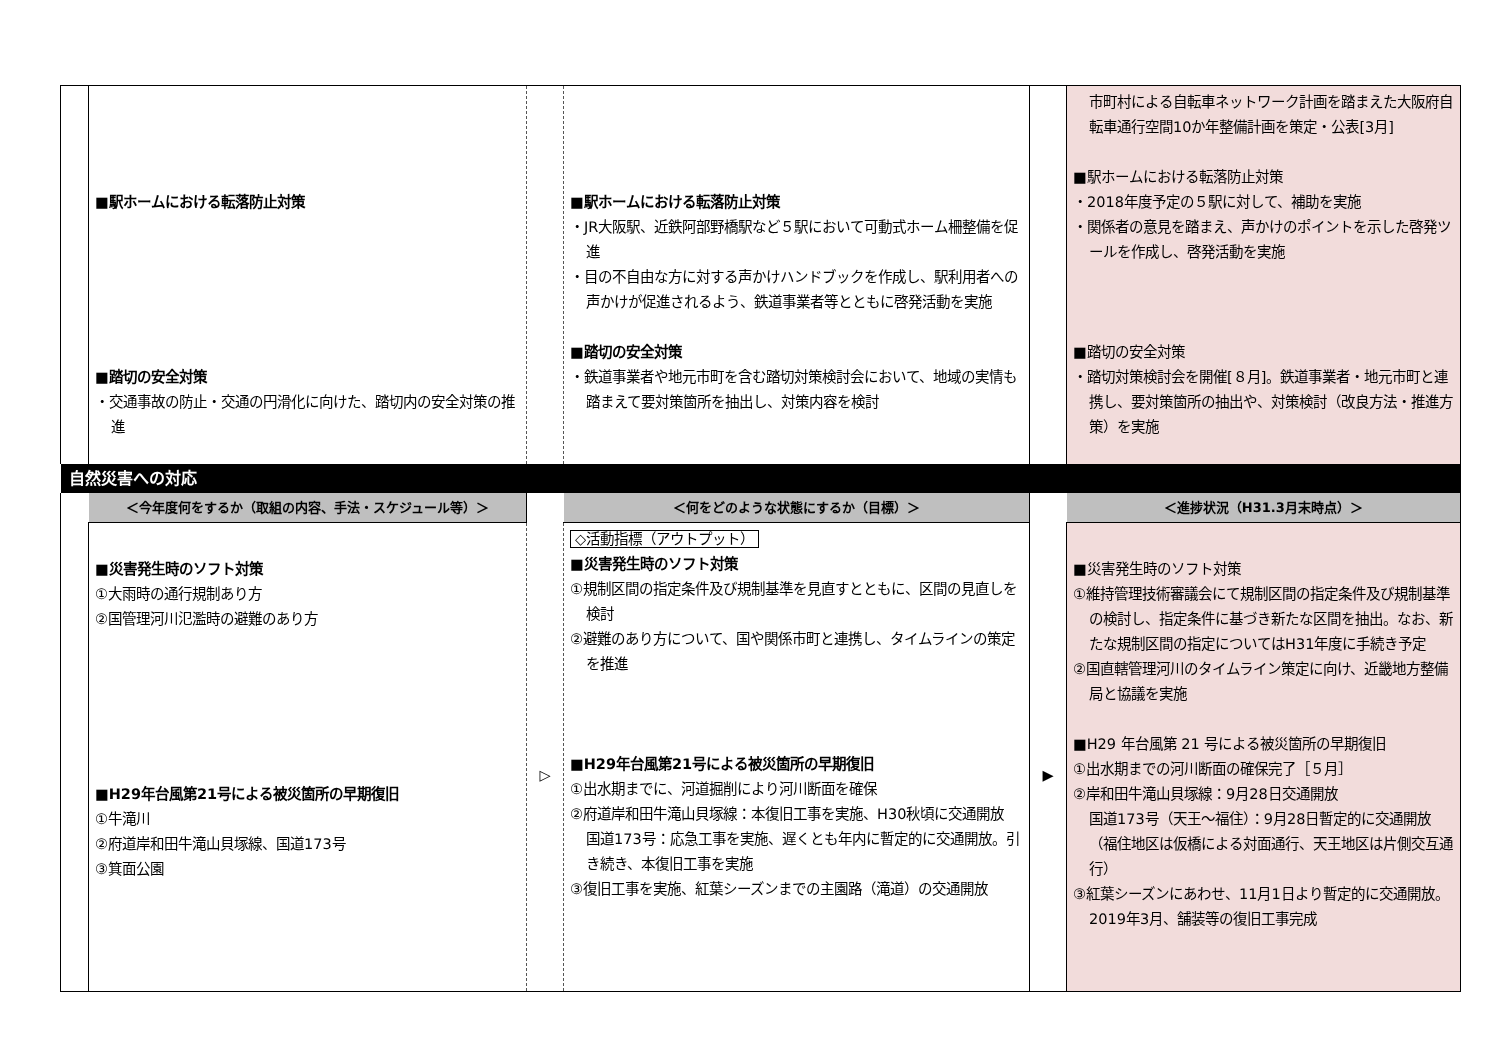| | ■駅ホームにおける転落防止対策 ■踏切の安全対策 ・交通事故の防止・交通の円滑化に向けた、踏切内の安全対策の推進 | | ■駅ホームにおける転落防止対策 ・JR大阪駅、近鉄阿部野橋駅など５駅において可動式ホーム柵整備を促進 ・目の不自由な方に対する声かけハンドブックを作成し、駅利用者への声かけが促進されるよう、鉄道事業者等とともに啓発活動を実施 ■踏切の安全対策 ・鉄道事業者や地元市町を含む踏切対策検討会において、地域の実情も踏まえて要対策箇所を抽出し、対策内容を検討 | | 市町村による自転車ネットワーク計画を踏まえた大阪府自転車通行空間10か年整備計画を策定・公表[3月] ■駅ホームにおける転落防止対策 ・2018年度予定の５駅に対して、補助を実施 ・関係者の意見を踏まえ、声かけのポイントを示した啓発ツールを作成し、啓発活動を実施 ■踏切の安全対策 ・踏切対策検討会を開催[８月]。鉄道事業者・地元市町と連携し、要対策箇所の抽出や、対策検討（改良方法・推進方策）を実施 |
| 自然災害への対応 | | | | | |
| | ＜今年度何をするか（取組の内容、手法・スケジュール等）＞ | | ＜何をどのような状態にするか（目標）＞ | | ＜進捗状況（H31.3月末時点）＞ |
| | ■災害発生時のソフト対策 ①大雨時の通行規制あり方 ②国管理河川氾濫時の避難のあり方 ■H29年台風第21号による被災箇所の早期復旧 ①牛滝川 ②府道岸和田牛滝山貝塚線、国道173号 ③箕面公園 | ▷ | ◇活動指標（アウトプット） ■災害発生時のソフト対策 ①規制区間の指定条件及び規制基準を見直すとともに、区間の見直しを検討 ②避難のあり方について、国や関係市町と連携し、タイムラインの策定を推進 ■H29年台風第21号による被災箇所の早期復旧 ①出水期までに、河道掘削により河川断面を確保 ②府道岸和田牛滝山貝塚線：本復旧工事を実施、H30秋頃に交通開放 国道173号：応急工事を実施、遅くとも年内に暫定的に交通開放。引き続き、本復旧工事を実施 ③復旧工事を実施、紅葉シーズンまでの主園路（滝道）の交通開放 | ▶ | ■災害発生時のソフト対策 ①維持管理技術審議会にて規制区間の指定条件及び規制基準の検討し、指定条件に基づき新たな区間を抽出。なお、新たな規制区間の指定についてはH31年度に手続き予定 ②国直轄管理河川のタイムライン策定に向け、近畿地方整備局と協議を実施 ■H29 年台風第 21 号による被災箇所の早期復旧 ①出水期までの河川断面の確保完了［５月］ ②岸和田牛滝山貝塚線：9月28日交通開放 国道173号（天王～福住）：9月28日暫定的に交通開放（福住地区は仮橋による対面通行、天王地区は片側交互通行） ③紅葉シーズンにあわせ、11月1日より暫定的に交通開放。2019年3月、舗装等の復旧工事完成 |